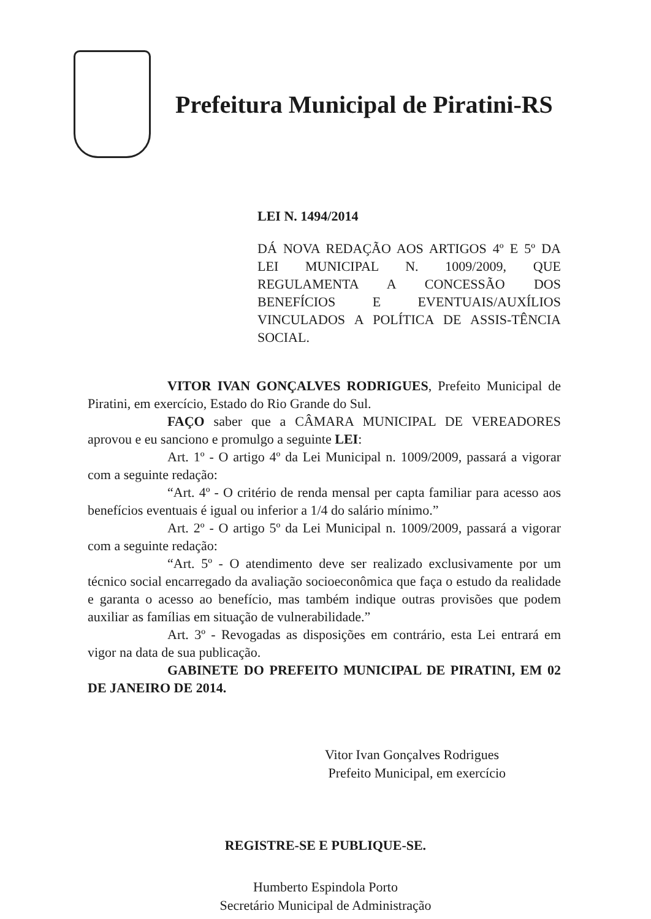Prefeitura Municipal de Piratini-RS
LEI N. 1494/2014
DÁ NOVA REDAÇÃO AOS ARTIGOS 4º E 5º DA LEI MUNICIPAL N. 1009/2009, QUE REGULAMENTA A CONCESSÃO DOS BENEFÍCIOS E EVENTUAIS/AUXÍLIOS VINCULADOS A POLÍTICA DE ASSIS-TÊNCIA SOCIAL.
VITOR IVAN GONÇALVES RODRIGUES, Prefeito Municipal de Piratini, em exercício, Estado do Rio Grande do Sul.
FAÇO saber que a CÂMARA MUNICIPAL DE VEREADORES aprovou e eu sanciono e promulgo a seguinte LEI:
Art. 1º - O artigo 4º da Lei Municipal n. 1009/2009, passará a vigorar com a seguinte redação:
“Art. 4º - O critério de renda mensal per capta familiar para acesso aos benefícios eventuais é igual ou inferior a 1/4 do salário mínimo.”
Art. 2º - O artigo 5º da Lei Municipal n. 1009/2009, passará a vigorar com a seguinte redação:
“Art. 5º - O atendimento deve ser realizado exclusivamente por um técnico social encarregado da avaliação socioeconômica que faça o estudo da realidade e garanta o acesso ao benefício, mas também indique outras provisões que podem auxiliar as famílias em situação de vulnerabilidade.”
Art. 3º - Revogadas as disposições em contrário, esta Lei entrará em vigor na data de sua publicação.
GABINETE DO PREFEITO MUNICIPAL DE PIRATINI, EM 02 DE JANEIRO DE 2014.
Vitor Ivan Gonçalves Rodrigues
Prefeito Municipal, em exercício
REGISTRE-SE E PUBLIQUE-SE.
Humberto Espindola Porto
Secretário Municipal de Administração